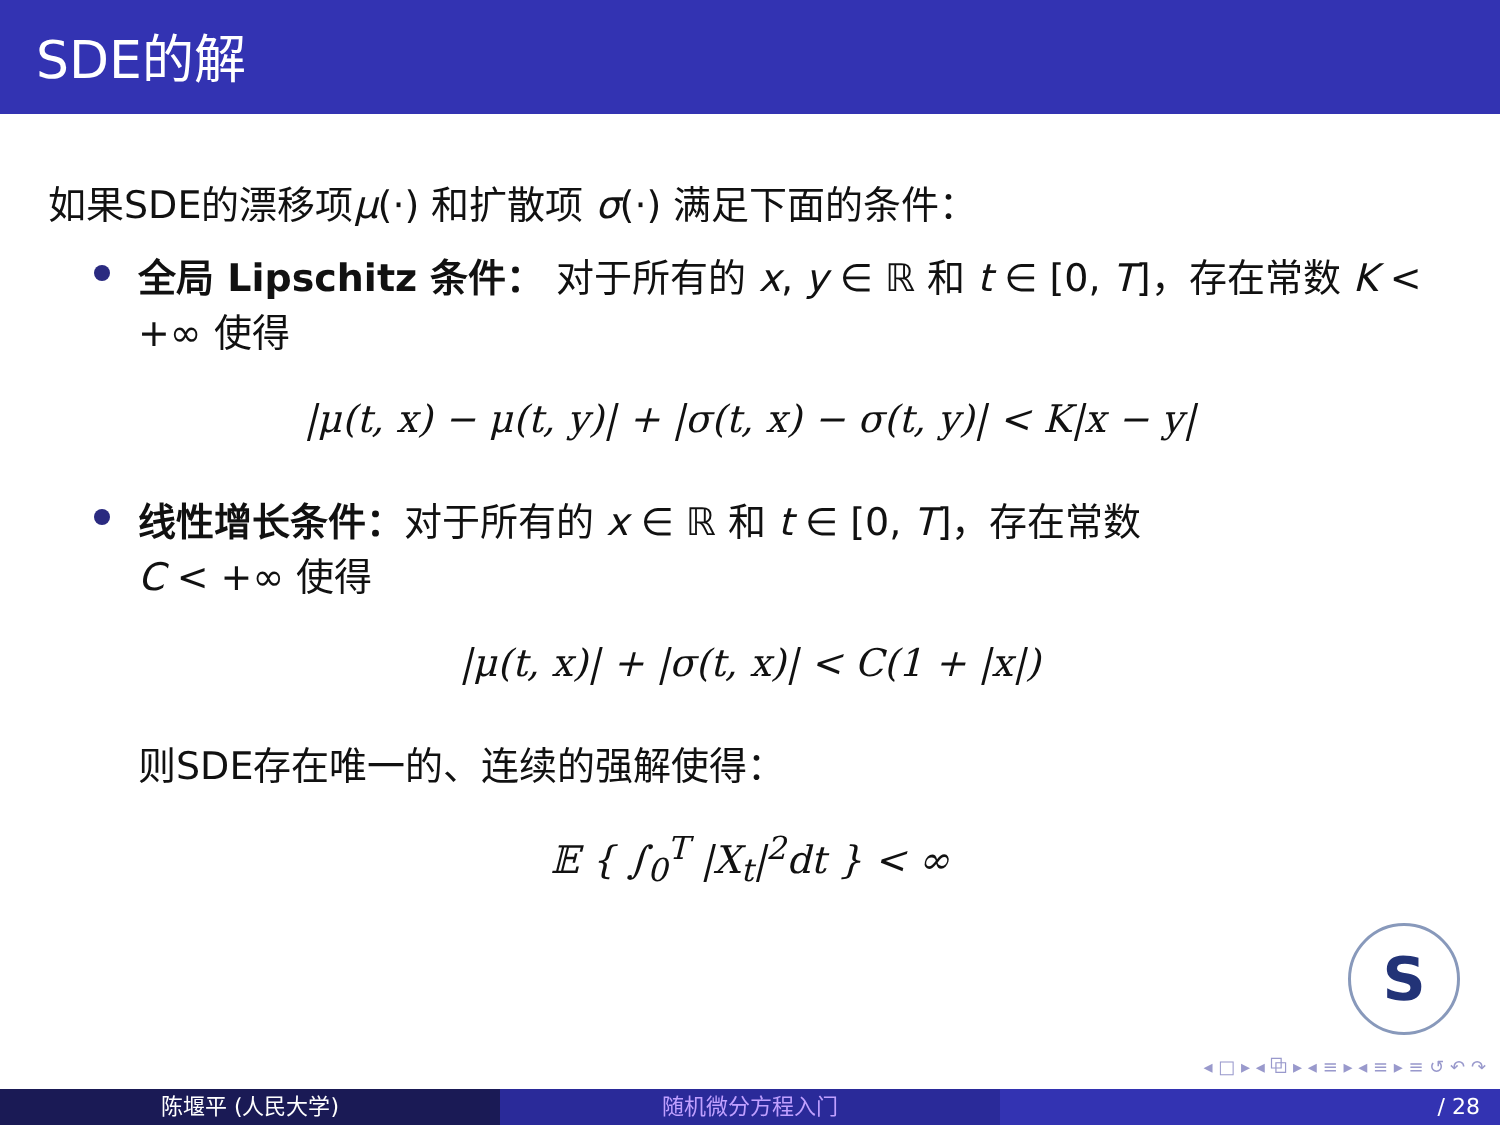SDE的解
如果SDE的漂移项μ(·) 和扩散项 σ(·) 满足下面的条件：
全局 Lipschitz 条件： 对于所有的 x, y ∈ ℝ 和 t ∈ [0, T]，存在常数 K < +∞ 使得
|μ(t, x) − μ(t, y)| + |σ(t, x) − σ(t, y)| < K|x − y|
线性增长条件：对于所有的 x ∈ ℝ 和 t ∈ [0, T]，存在常数
C < +∞ 使得
|μ(t, x)| + |σ(t, x)| < C(1 + |x|)
则SDE存在唯一的、连续的强解使得：
𝔼 { ∫<sub>0</sub><sup>T</sup> |X<sub>t</sub>|<sup>2</sup>dt } < ∞
S
◂ □ ▸ ◂ ⧉ ▸ ◂ ≡ ▸ ◂ ≡ ▸ ≡ ↺ ↶ ↷
陈堰平 (人民大学) 随机微分方程入门 / 28